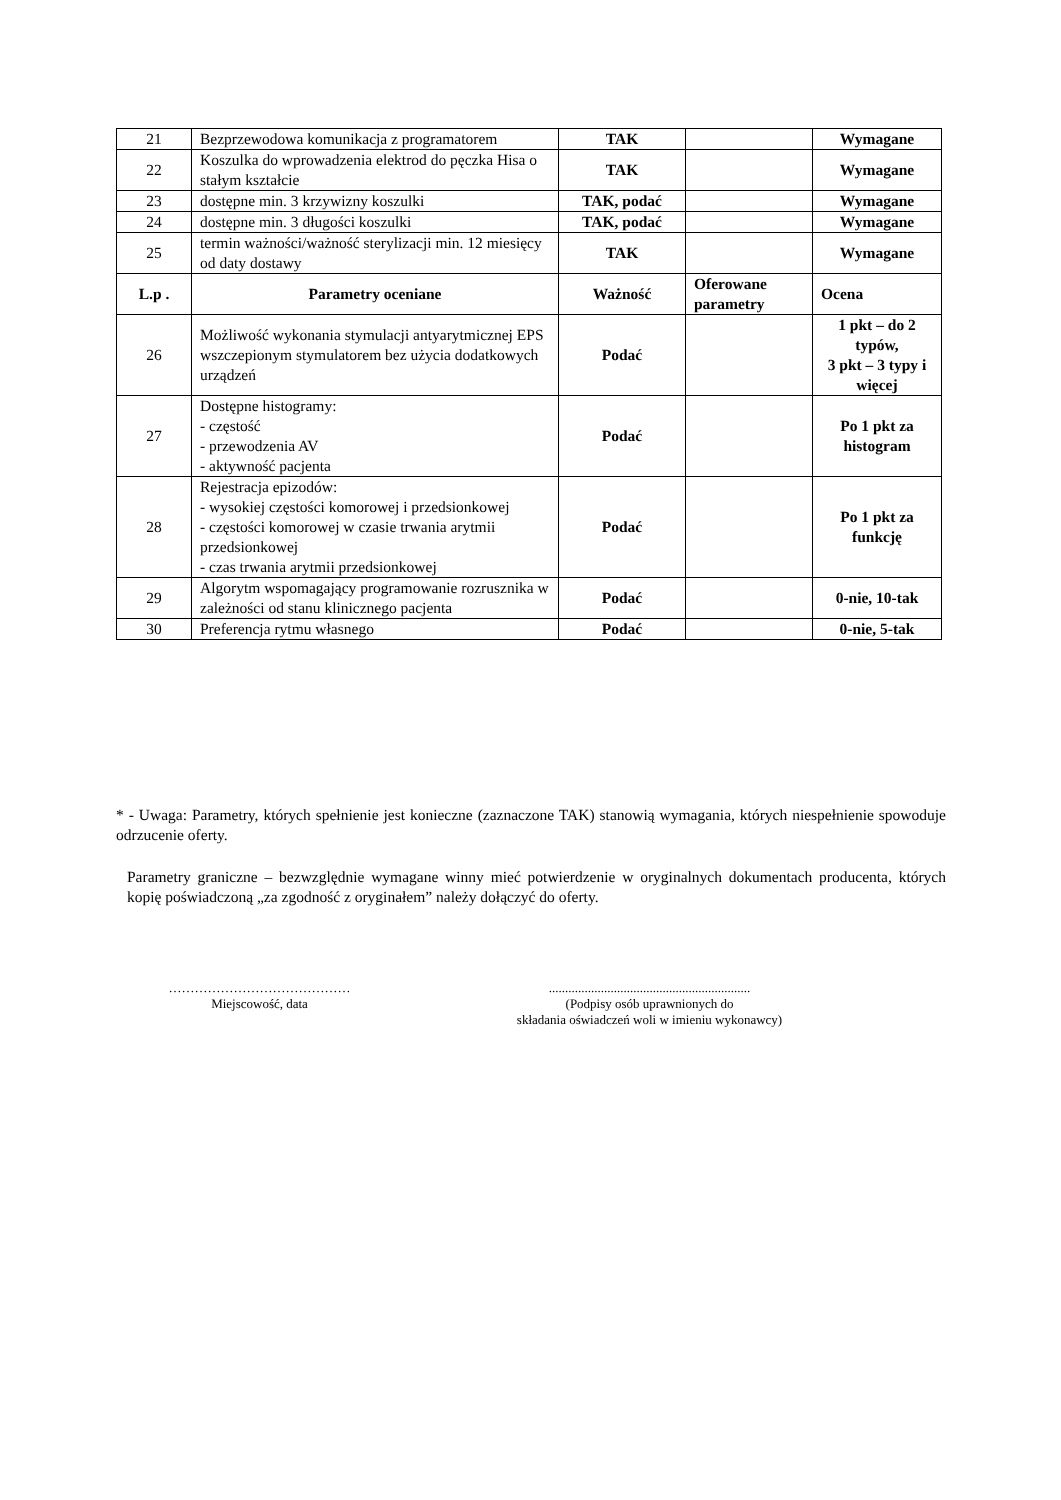| 21 | Bezprzewodowa komunikacja z programatorem | TAK | | Wymagane |
| 22 | Koszulka do wprowadzenia elektrod do pęczka Hisa o stałym kształcie | TAK | | Wymagane |
| 23 | dostępne min. 3 krzywizny koszulki | TAK, podać | | Wymagane |
| 24 | dostępne min. 3 długości koszulki | TAK, podać | | Wymagane |
| 25 | termin ważności/ważność sterylizacji min. 12 miesięcy od daty dostawy | TAK | | Wymagane |
| L.p . | Parametry oceniane | Ważność | Oferowane parametry | Ocena |
| 26 | Możliwość wykonania stymulacji antyarytmicznej EPS wszczepionym stymulatorem bez użycia dodatkowych urządzeń | Podać | | 1 pkt – do 2 typów, 3 pkt – 3 typy i więcej |
| 27 | Dostępne histogramy: - częstość - przewodzenia AV - aktywność pacjenta | Podać | | Po 1 pkt za histogram |
| 28 | Rejestracja epizodów: - wysokiej częstości komorowej i przedsionkowej - częstości komorowej w czasie trwania arytmii przedsionkowej - czas trwania arytmii przedsionkowej | Podać | | Po 1 pkt za funkcję |
| 29 | Algorytm wspomagający programowanie rozrusznika w zależności od stanu klinicznego pacjenta | Podać | | 0-nie, 10-tak |
| 30 | Preferencja rytmu własnego | Podać | | 0-nie, 5-tak |
* - Uwaga: Parametry, których spełnienie jest konieczne (zaznaczone TAK) stanowią wymagania, których niespełnienie spowoduje odrzucenie oferty.
Parametry graniczne – bezwzględnie wymagane winny mieć potwierdzenie w oryginalnych dokumentach producenta, których kopię poświadczoną „za zgodność z oryginałem” należy dołączyć do oferty.
……………………………………
Miejscowość, data
..............................................................
(Podpisy osób uprawnionych do
składania oświadczeń woli w imieniu wykonawcy)